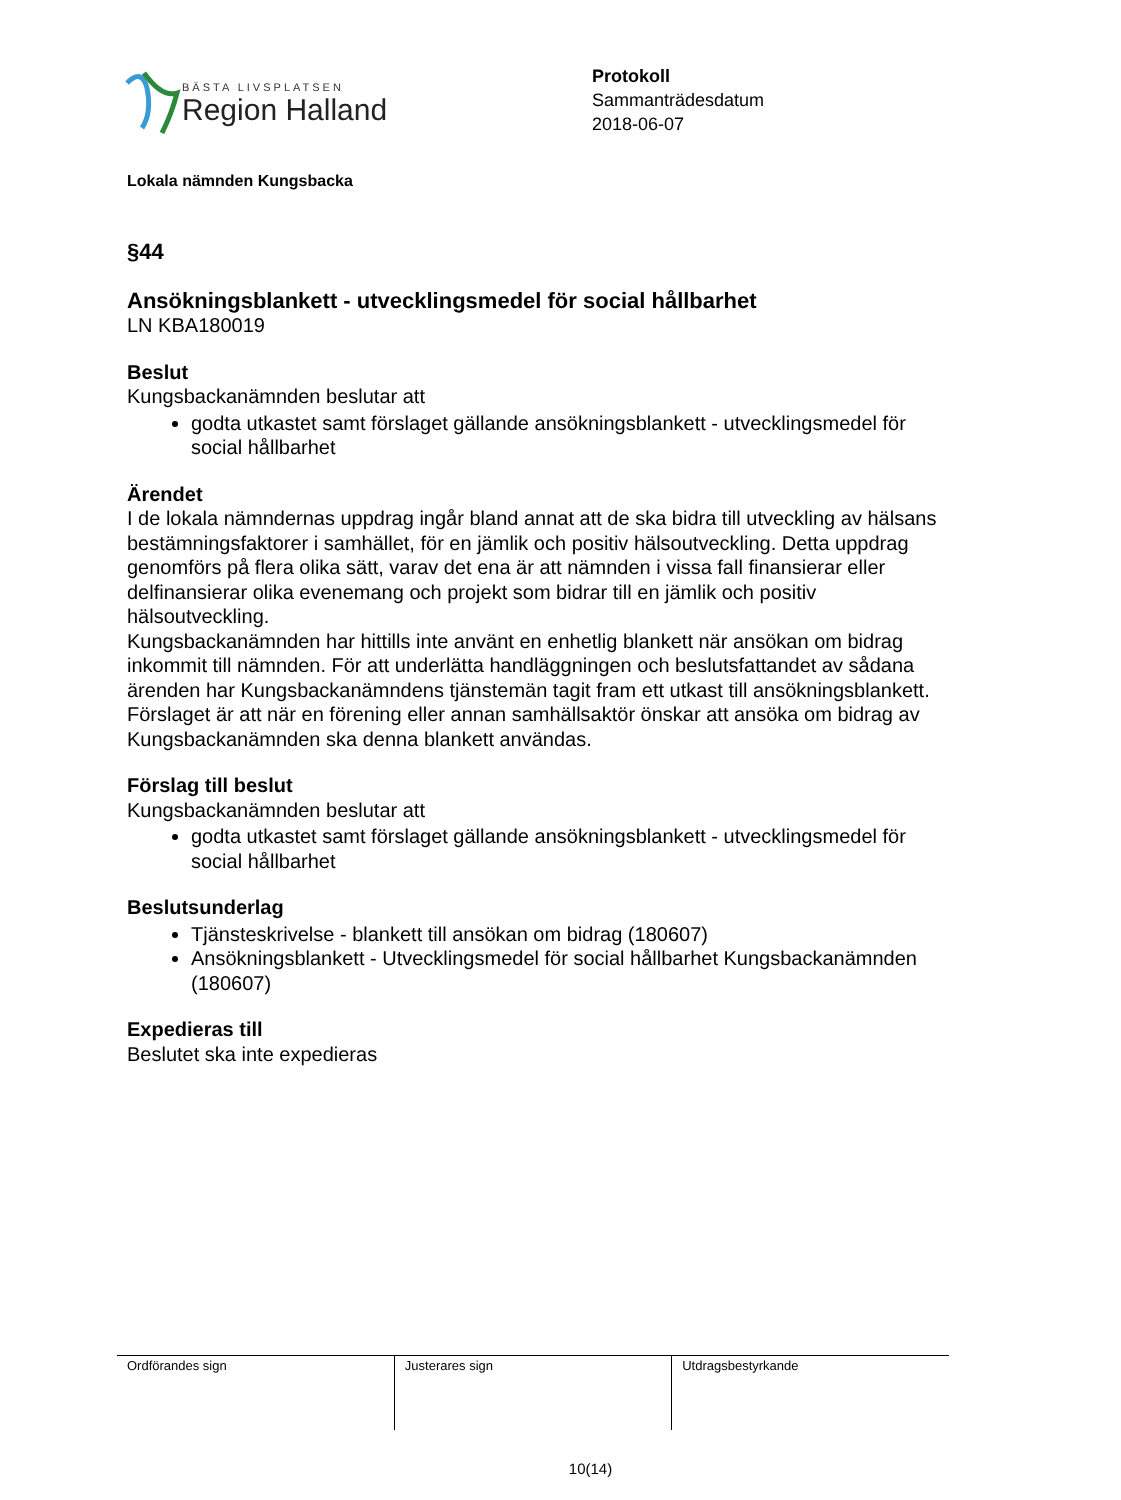BÄSTA LIVSPLATSEN
Region Halland
Protokoll
Sammanträdesdatum
2018-06-07
Lokala nämnden Kungsbacka
§44
Ansökningsblankett - utvecklingsmedel för social hållbarhet
LN KBA180019
Beslut
Kungsbackanämnden beslutar att
godta utkastet samt förslaget gällande ansökningsblankett - utvecklingsmedel för social hållbarhet
Ärendet
I de lokala nämndernas uppdrag ingår bland annat att de ska bidra till utveckling av hälsans bestämningsfaktorer i samhället, för en jämlik och positiv hälsoutveckling. Detta uppdrag genomförs på flera olika sätt, varav det ena är att nämnden i vissa fall finansierar eller delfinansierar olika evenemang och projekt som bidrar till en jämlik och positiv hälsoutveckling.
Kungsbackanämnden har hittills inte använt en enhetlig blankett när ansökan om bidrag inkommit till nämnden. För att underlätta handläggningen och beslutsfattandet av sådana ärenden har Kungsbackanämndens tjänstemän tagit fram ett utkast till ansökningsblankett. Förslaget är att när en förening eller annan samhällsaktör önskar att ansöka om bidrag av Kungsbackanämnden ska denna blankett användas.
Förslag till beslut
Kungsbackanämnden beslutar att
godta utkastet samt förslaget gällande ansökningsblankett - utvecklingsmedel för social hållbarhet
Beslutsunderlag
Tjänsteskrivelse - blankett till ansökan om bidrag (180607)
Ansökningsblankett - Utvecklingsmedel för social hållbarhet Kungsbackanämnden (180607)
Expedieras till
Beslutet ska inte expedieras
| Ordförandes sign | Justerares sign | Utdragsbestyrkande |
10(14)